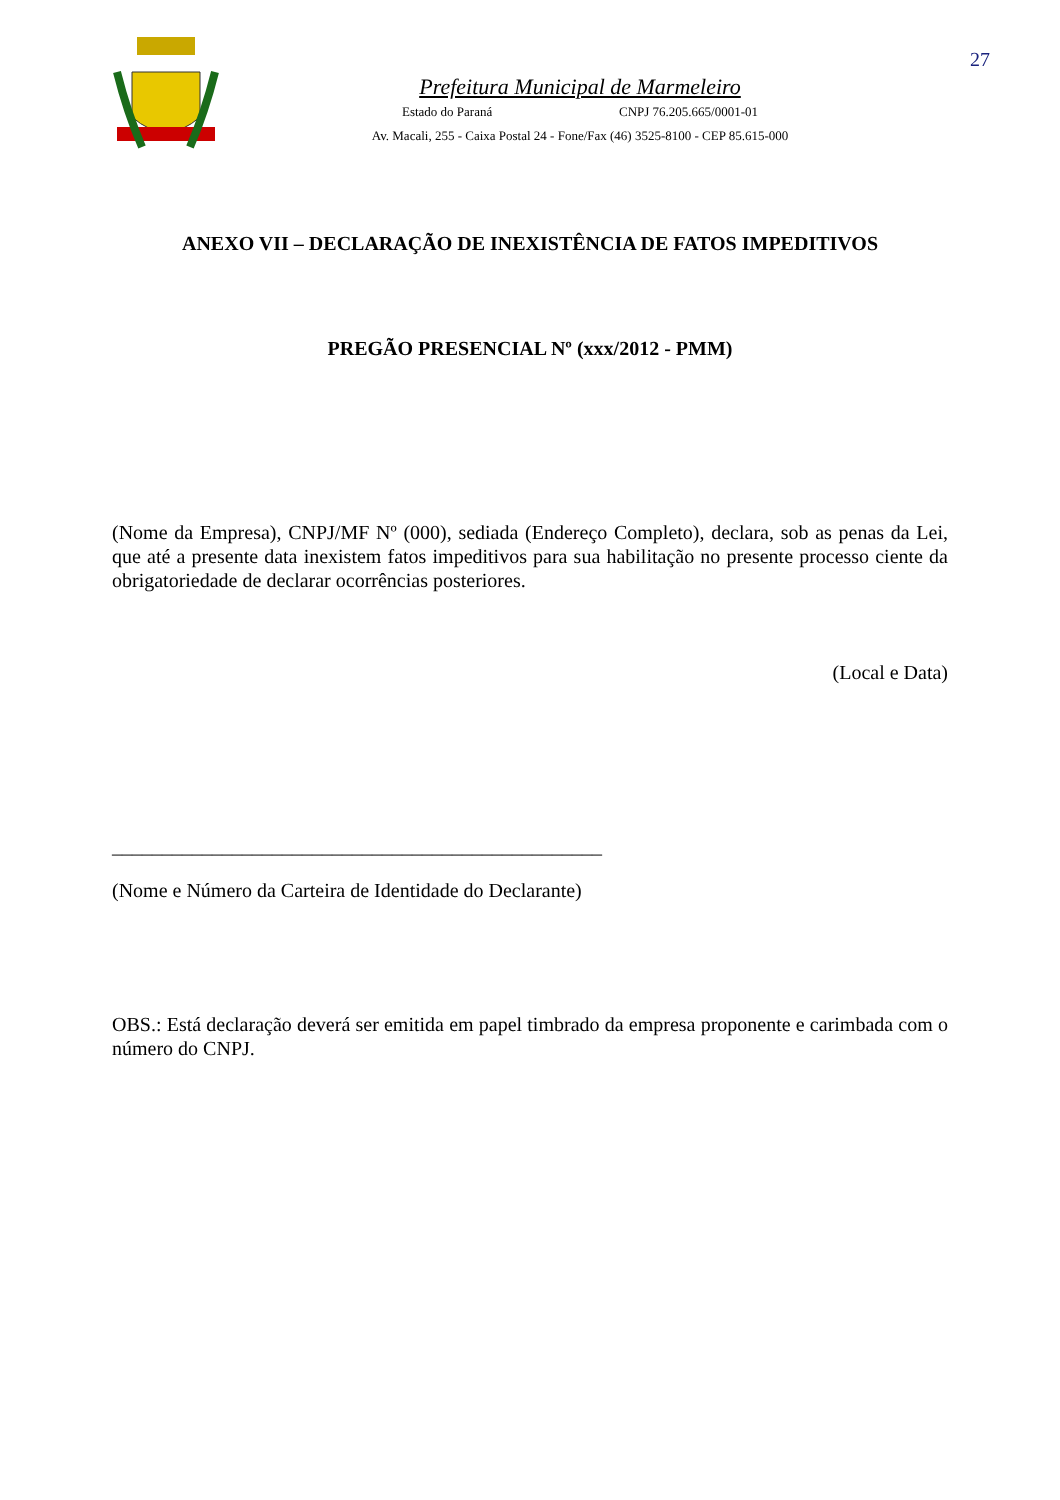27
Prefeitura Municipal de Marmeleiro
Estado do Paraná CNPJ 76.205.665/0001-01
Av. Macali, 255 - Caixa Postal 24 - Fone/Fax (46) 3525-8100 - CEP 85.615-000
ANEXO VII – DECLARAÇÃO DE INEXISTÊNCIA DE FATOS IMPEDITIVOS
PREGÃO PRESENCIAL Nº (xxx/2012 - PMM)
(Nome da Empresa), CNPJ/MF Nº (000), sediada (Endereço Completo), declara, sob as penas da Lei, que até a presente data inexistem fatos impeditivos para sua habilitação no presente processo ciente da obrigatoriedade de declarar ocorrências posteriores.
(Local e Data)
_________________________________________________
(Nome e Número da Carteira de Identidade do Declarante)
OBS.: Está declaração deverá ser emitida em papel timbrado da empresa proponente e carimbada com o número do CNPJ.